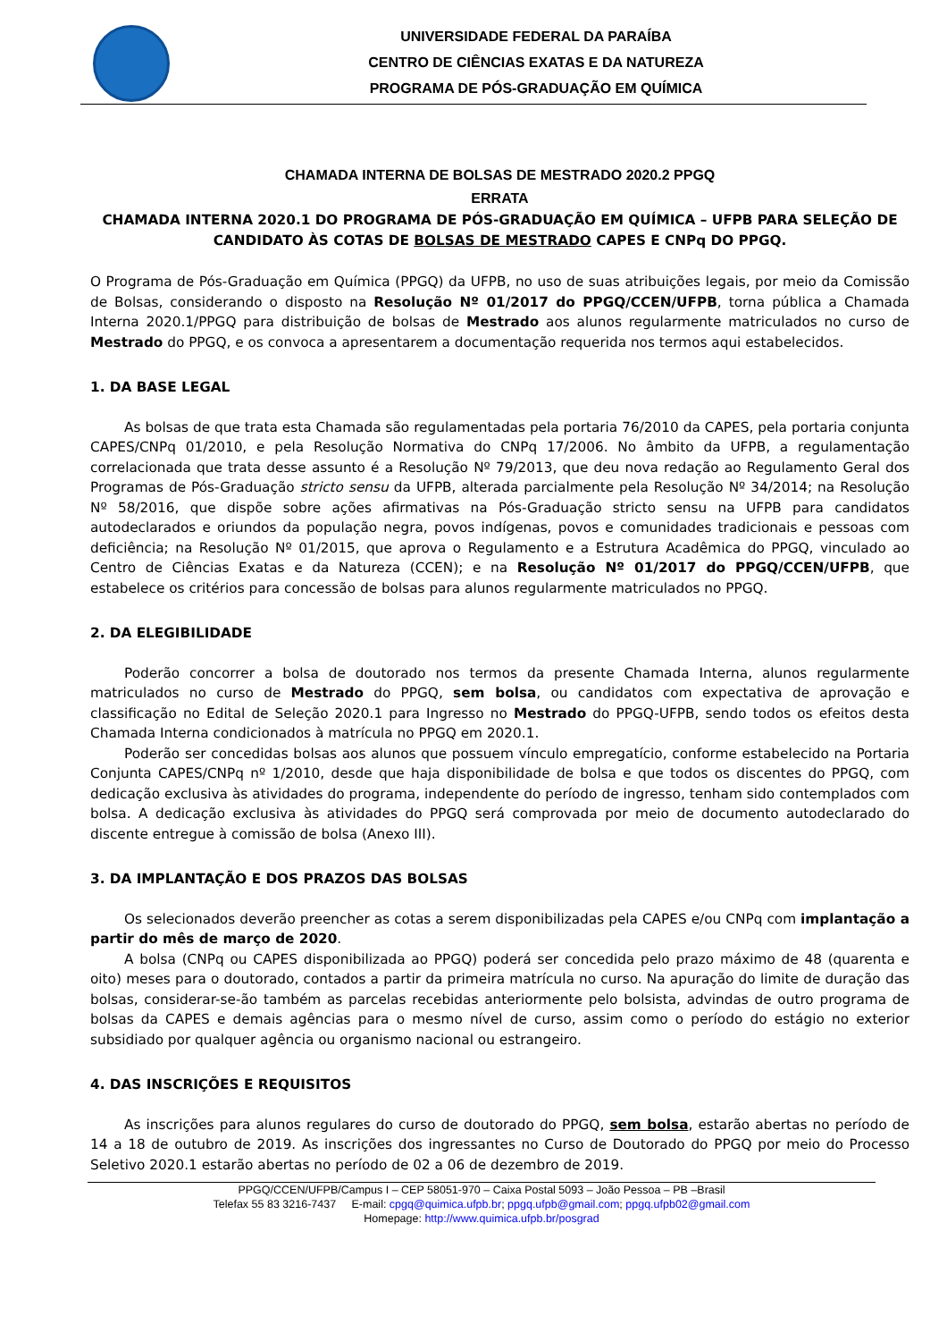UNIVERSIDADE FEDERAL DA PARAÍBA
CENTRO DE CIÊNCIAS EXATAS E DA NATUREZA
PROGRAMA DE PÓS-GRADUAÇÃO EM QUÍMICA
CHAMADA INTERNA DE BOLSAS DE MESTRADO 2020.2 PPGQ
ERRATA
CHAMADA INTERNA 2020.1 DO PROGRAMA DE PÓS-GRADUAÇÃO EM QUÍMICA – UFPB PARA SELEÇÃO DE CANDIDATO ÀS COTAS DE BOLSAS DE MESTRADO CAPES E CNPq DO PPGQ.
O Programa de Pós-Graduação em Química (PPGQ) da UFPB, no uso de suas atribuições legais, por meio da Comissão de Bolsas, considerando o disposto na Resolução Nº 01/2017 do PPGQ/CCEN/UFPB, torna pública a Chamada Interna 2020.1/PPGQ para distribuição de bolsas de Mestrado aos alunos regularmente matriculados no curso de Mestrado do PPGQ, e os convoca a apresentarem a documentação requerida nos termos aqui estabelecidos.
1. DA BASE LEGAL
As bolsas de que trata esta Chamada são regulamentadas pela portaria 76/2010 da CAPES, pela portaria conjunta CAPES/CNPq 01/2010, e pela Resolução Normativa do CNPq 17/2006. No âmbito da UFPB, a regulamentação correlacionada que trata desse assunto é a Resolução Nº 79/2013, que deu nova redação ao Regulamento Geral dos Programas de Pós-Graduação stricto sensu da UFPB, alterada parcialmente pela Resolução Nº 34/2014; na Resolução Nº 58/2016, que dispõe sobre ações afirmativas na Pós-Graduação stricto sensu na UFPB para candidatos autodeclarados e oriundos da população negra, povos indígenas, povos e comunidades tradicionais e pessoas com deficiência; na Resolução Nº 01/2015, que aprova o Regulamento e a Estrutura Acadêmica do PPGQ, vinculado ao Centro de Ciências Exatas e da Natureza (CCEN); e na Resolução Nº 01/2017 do PPGQ/CCEN/UFPB, que estabelece os critérios para concessão de bolsas para alunos regularmente matriculados no PPGQ.
2. DA ELEGIBILIDADE
Poderão concorrer a bolsa de doutorado nos termos da presente Chamada Interna, alunos regularmente matriculados no curso de Mestrado do PPGQ, sem bolsa, ou candidatos com expectativa de aprovação e classificação no Edital de Seleção 2020.1 para Ingresso no Mestrado do PPGQ-UFPB, sendo todos os efeitos desta Chamada Interna condicionados à matrícula no PPGQ em 2020.1.
Poderão ser concedidas bolsas aos alunos que possuem vínculo empregatício, conforme estabelecido na Portaria Conjunta CAPES/CNPq nº 1/2010, desde que haja disponibilidade de bolsa e que todos os discentes do PPGQ, com dedicação exclusiva às atividades do programa, independente do período de ingresso, tenham sido contemplados com bolsa. A dedicação exclusiva às atividades do PPGQ será comprovada por meio de documento autodeclarado do discente entregue à comissão de bolsa (Anexo III).
3. DA IMPLANTAÇÃO E DOS PRAZOS DAS BOLSAS
Os selecionados deverão preencher as cotas a serem disponibilizadas pela CAPES e/ou CNPq com implantação a partir do mês de março de 2020.
A bolsa (CNPq ou CAPES disponibilizada ao PPGQ) poderá ser concedida pelo prazo máximo de 48 (quarenta e oito) meses para o doutorado, contados a partir da primeira matrícula no curso. Na apuração do limite de duração das bolsas, considerar-se-ão também as parcelas recebidas anteriormente pelo bolsista, advindas de outro programa de bolsas da CAPES e demais agências para o mesmo nível de curso, assim como o período do estágio no exterior subsidiado por qualquer agência ou organismo nacional ou estrangeiro.
4. DAS INSCRIÇÕES E REQUISITOS
As inscrições para alunos regulares do curso de doutorado do PPGQ, sem bolsa, estarão abertas no período de 14 a 18 de outubro de 2019. As inscrições dos ingressantes no Curso de Doutorado do PPGQ por meio do Processo Seletivo 2020.1 estarão abertas no período de 02 a 06 de dezembro de 2019.
PPGQ/CCEN/UFPB/Campus I – CEP 58051-970 – Caixa Postal 5093 – João Pessoa – PB –Brasil
Telefax 55 83 3216-7437 E-mail: cpgq@quimica.ufpb.br; ppgq.ufpb@gmail.com; ppgq.ufpb02@gmail.com
Homepage: http://www.quimica.ufpb.br/posgrad